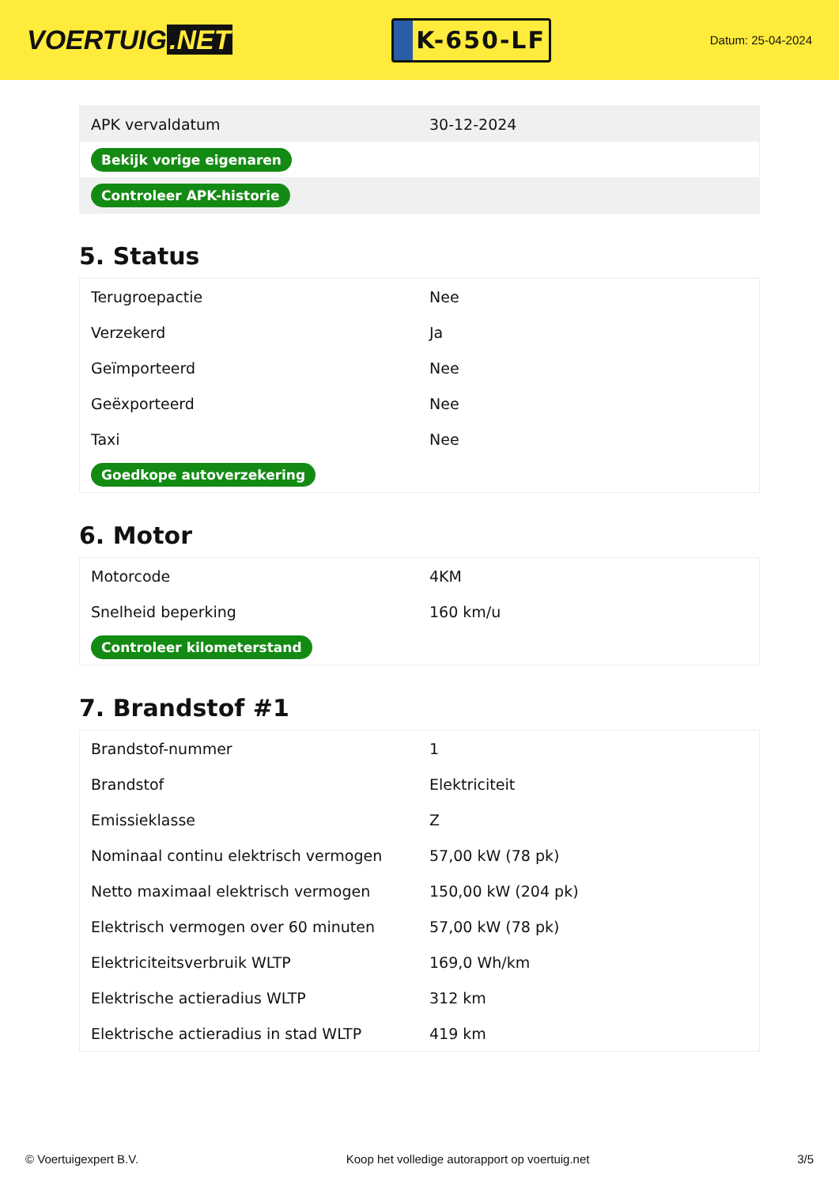VOERTUIG.NET
K-650-LF
Datum: 25-04-2024
| APK vervaldatum | 30-12-2024 |
| Bekijk vorige eigenaren | |
| Controleer APK-historie | |
5. Status
| Terugroepactie | Nee |
| Verzekerd | Ja |
| Geïmporteerd | Nee |
| Geëxporteerd | Nee |
| Taxi | Nee |
| Goedkope autoverzekering | |
6. Motor
| Motorcode | 4KM |
| Snelheid beperking | 160 km/u |
| Controleer kilometerstand | |
7. Brandstof #1
| Brandstof-nummer | 1 |
| Brandstof | Elektriciteit |
| Emissieklasse | Z |
| Nominaal continu elektrisch vermogen | 57,00 kW (78 pk) |
| Netto maximaal elektrisch vermogen | 150,00 kW (204 pk) |
| Elektrisch vermogen over 60 minuten | 57,00 kW (78 pk) |
| Elektriciteitsverbruik WLTP | 169,0 Wh/km |
| Elektrische actieradius WLTP | 312 km |
| Elektrische actieradius in stad WLTP | 419 km |
© Voertuigexpert B.V. Koop het volledige autorapport op voertuig.net 3/5